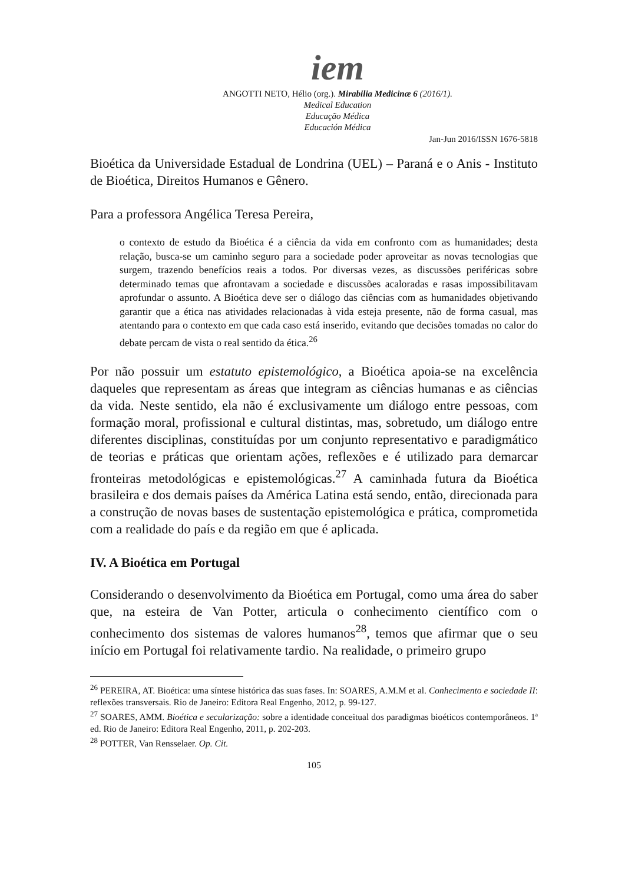iem
ANGOTTI NETO, Hélio (org.). Mirabilia Medicinæ 6 (2016/1).
Medical Education
Educação Médica
Educación Médica
Jan-Jun 2016/ISSN 1676-5818
Bioética da Universidade Estadual de Londrina (UEL) – Paraná e o Anis - Instituto de Bioética, Direitos Humanos e Gênero.
Para a professora Angélica Teresa Pereira,
o contexto de estudo da Bioética é a ciência da vida em confronto com as humanidades; desta relação, busca-se um caminho seguro para a sociedade poder aproveitar as novas tecnologias que surgem, trazendo benefícios reais a todos. Por diversas vezes, as discussões periféricas sobre determinado temas que afrontavam a sociedade e discussões acaloradas e rasas impossibilitavam aprofundar o assunto. A Bioética deve ser o diálogo das ciências com as humanidades objetivando garantir que a ética nas atividades relacionadas à vida esteja presente, não de forma casual, mas atentando para o contexto em que cada caso está inserido, evitando que decisões tomadas no calor do debate percam de vista o real sentido da ética.<sup>26</sup>
Por não possuir um estatuto epistemológico, a Bioética apoia-se na excelência daqueles que representam as áreas que integram as ciências humanas e as ciências da vida. Neste sentido, ela não é exclusivamente um diálogo entre pessoas, com formação moral, profissional e cultural distintas, mas, sobretudo, um diálogo entre diferentes disciplinas, constituídas por um conjunto representativo e paradigmático de teorias e práticas que orientam ações, reflexões e é utilizado para demarcar fronteiras metodológicas e epistemológicas.<sup>27</sup> A caminhada futura da Bioética brasileira e dos demais países da América Latina está sendo, então, direcionada para a construção de novas bases de sustentação epistemológica e prática, comprometida com a realidade do país e da região em que é aplicada.
IV. A Bioética em Portugal
Considerando o desenvolvimento da Bioética em Portugal, como uma área do saber que, na esteira de Van Potter, articula o conhecimento científico com o conhecimento dos sistemas de valores humanos<sup>28</sup>, temos que afirmar que o seu início em Portugal foi relativamente tardio. Na realidade, o primeiro grupo
<sup>26</sup> PEREIRA, AT. Bioética: uma síntese histórica das suas fases. In: SOARES, A.M.M et al. Conhecimento e sociedade II: reflexões transversais. Rio de Janeiro: Editora Real Engenho, 2012, p. 99-127.
<sup>27</sup> SOARES, AMM. Bioética e secularização: sobre a identidade conceitual dos paradigmas bioéticos contemporâneos. 1ª ed. Rio de Janeiro: Editora Real Engenho, 2011, p. 202-203.
<sup>28</sup> POTTER, Van Rensselaer. Op. Cit.
105